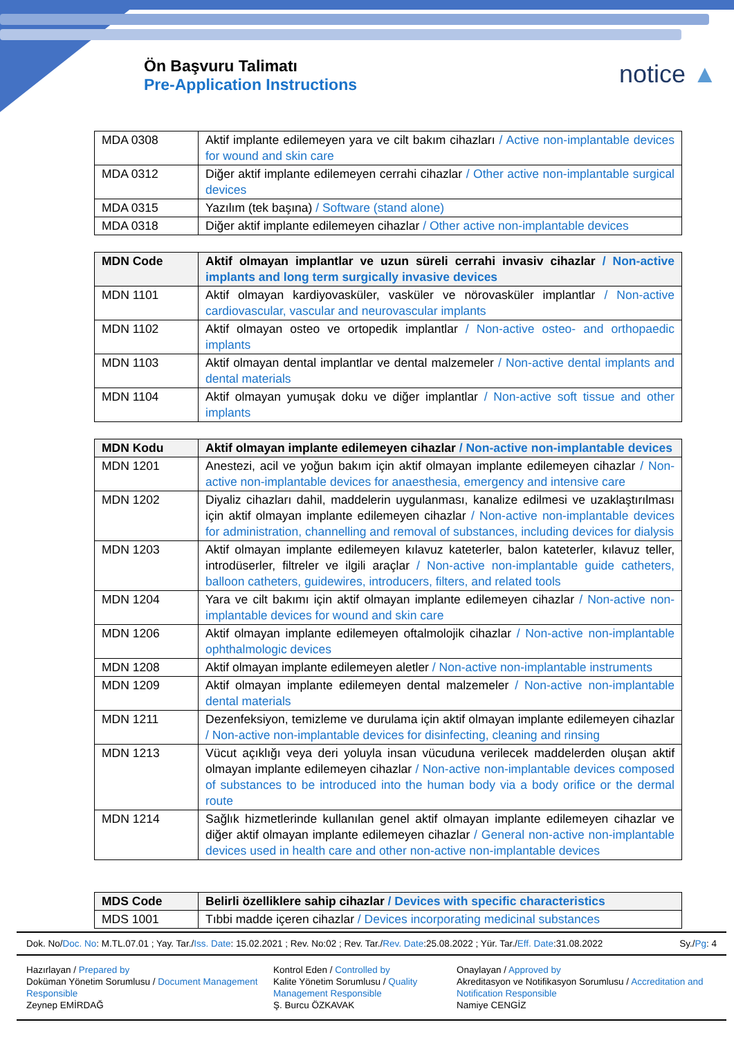Ön Başvuru Talimatı
Pre-Application Instructions
notice ▲
| MDA 0308 | Aktif implante edilemeyen yara ve cilt bakım cihazları / Active non-implantable devices for wound and skin care |
| MDA 0312 | Diğer aktif implante edilemeyen cerrahi cihazlar / Other active non-implantable surgical devices |
| MDA 0315 | Yazılım (tek başına) / Software (stand alone) |
| MDA 0318 | Diğer aktif implante edilemeyen cihazlar / Other active non-implantable devices |
| MDN Code | Aktif olmayan implantlar ve uzun süreli cerrahi invasiv cihazlar / Non-active implants and long term surgically invasive devices |
| --- | --- |
| MDN 1101 | Aktif olmayan kardiyovasküler, vasküler ve nörovasküler implantlar / Non-active cardiovascular, vascular and neurovascular implants |
| MDN 1102 | Aktif olmayan osteo ve ortopedik implantlar / Non-active osteo- and orthopaedic implants |
| MDN 1103 | Aktif olmayan dental implantlar ve dental malzemeler / Non-active dental implants and dental materials |
| MDN 1104 | Aktif olmayan yumuşak doku ve diğer implantlar / Non-active soft tissue and other implants |
| MDN Kodu | Aktif olmayan implante edilemeyen cihazlar / Non-active non-implantable devices |
| --- | --- |
| MDN 1201 | Anestezi, acil ve yoğun bakım için aktif olmayan implante edilemeyen cihazlar / Non-active non-implantable devices for anaesthesia, emergency and intensive care |
| MDN 1202 | Diyaliz cihazları dahil, maddelerin uygulanması, kanalize edilmesi ve uzaklaştırılması için aktif olmayan implante edilemeyen cihazlar / Non-active non-implantable devices for administration, channelling and removal of substances, including devices for dialysis |
| MDN 1203 | Aktif olmayan implante edilemeyen kılavuz kateterler, balon kateterler, kılavuz teller, introdüserler, filtreler ve ilgili araçlar / Non-active non-implantable guide catheters, balloon catheters, guidewires, introducers, filters, and related tools |
| MDN 1204 | Yara ve cilt bakımı için aktif olmayan implante edilemeyen cihazlar / Non-active non-implantable devices for wound and skin care |
| MDN 1206 | Aktif olmayan implante edilemeyen oftalmolojik cihazlar / Non-active non-implantable ophthalmologic devices |
| MDN 1208 | Aktif olmayan implante edilemeyen aletler / Non-active non-implantable instruments |
| MDN 1209 | Aktif olmayan implante edilemeyen dental malzemeler / Non-active non-implantable dental materials |
| MDN 1211 | Dezenfeksiyon, temizleme ve durulama için aktif olmayan implante edilemeyen cihazlar / Non-active non-implantable devices for disinfecting, cleaning and rinsing |
| MDN 1213 | Vücut açıklığı veya deri yoluyla insan vücuduna verilecek maddelerden oluşan aktif olmayan implante edilemeyen cihazlar / Non-active non-implantable devices composed of substances to be introduced into the human body via a body orifice or the dermal route |
| MDN 1214 | Sağlık hizmetlerinde kullanılan genel aktif olmayan implante edilemeyen cihazlar ve diğer aktif olmayan implante edilemeyen cihazlar / General non-active non-implantable devices used in health care and other non-active non-implantable devices |
| MDS Code | Belirli özelliklere sahip cihazlar / Devices with specific characteristics |
| --- | --- |
| MDS 1001 | Tıbbi madde içeren cihazlar / Devices incorporating medicinal substances |
Dok. No/Doc. No: M.TL.07.01 ; Yay. Tar./Iss. Date: 15.02.2021 ; Rev. No:02 ; Rev. Tar./Rev. Date:25.08.2022 ; Yür. Tar./Eff. Date:31.08.2022 Sy./Pg: 4
Hazırlayan / Prepared by
Doküman Yönetim Sorumlusu / Document Management Responsible
Zeynep EMİRDAĞ
Kontrol Eden / Controlled by
Kalite Yönetim Sorumlusu / Quality Management Responsible
Ş. Burcu ÖZKAVAK
Onaylayan / Approved by
Akreditasyon ve Notifikasyon Sorumlusu / Accreditation and Notification Responsible
Namiye CENGİZ